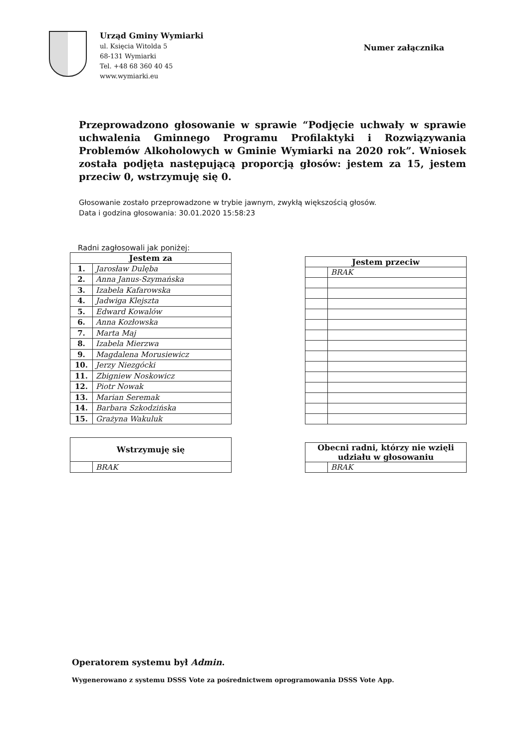Urząd Gminy Wymiarki
ul. Księcia Witolda 5
68-131 Wymiarki
Tel. +48 68 360 40 45
www.wymiarki.eu
Numer załącznika
Przeprowadzono głosowanie w sprawie “Podjęcie uchwały w sprawie uchwalenia Gminnego Programu Profilaktyki i Rozwiązywania Problemów Alkoholowych w Gminie Wymiarki na 2020 rok”. Wniosek została podjęta następującą proporcją głosów: jestem za 15, jestem przeciw 0, wstrzymuję się 0.
Głosowanie zostało przeprowadzone w trybie jawnym, zwykłą większością głosów.
Data i godzina głosowania: 30.01.2020 15:58:23
Radni zagłosowali jak poniżej:
| Jestem za | |
| --- | --- |
| 1. | Jarosław Dulęba |
| 2. | Anna Janus-Szymańska |
| 3. | Izabela Kafarowska |
| 4. | Jadwiga Klejszta |
| 5. | Edward Kowalów |
| 6. | Anna Kozłowska |
| 7. | Marta Maj |
| 8. | Izabela Mierzwa |
| 9. | Magdalena Morusiewicz |
| 10. | Jerzy Niezgócki |
| 11. | Zbigniew Noskowicz |
| 12. | Piotr Nowak |
| 13. | Marian Seremak |
| 14. | Barbara Szkodzińska |
| 15. | Grażyna Wakuluk |
| Jestem przeciw | |
| --- | --- |
| | BRAK |
| Wstrzymuję się | |
| --- | --- |
| | BRAK |
| Obecni radni, którzy nie wzięli udziału w głosowaniu | |
| --- | --- |
| | BRAK |
Operatorem systemu był Admin.
Wygenerowano z systemu DSSS Vote za pośrednictwem oprogramowania DSSS Vote App.